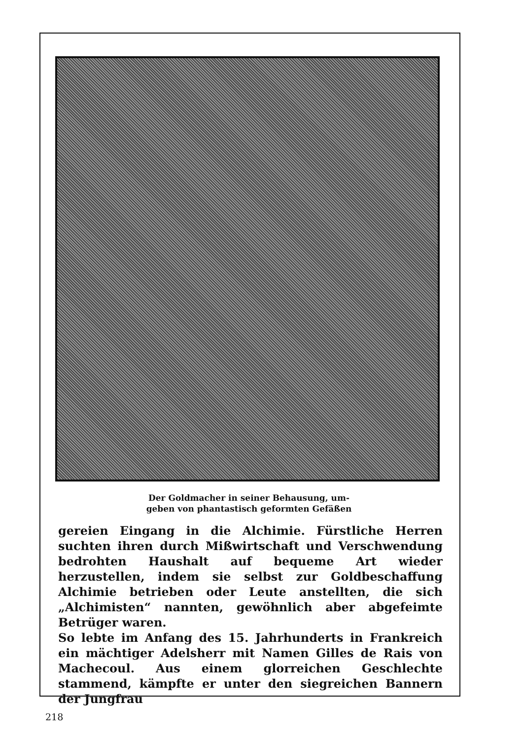Der Goldmacher in seiner Behausung, um-
geben von phantastisch geformten Gefäßen
gereien Eingang in die Alchimie. Fürstliche Herren suchten ihren durch Mißwirtschaft und Verschwendung bedrohten Haushalt auf bequeme Art wieder herzustellen, indem sie selbst zur Goldbeschaffung Alchimie betrieben oder Leute anstellten, die sich „Alchimisten“ nannten, gewöhnlich aber abgefeimte Betrüger waren.
So lebte im Anfang des 15. Jahrhunderts in Frankreich ein mächtiger Adelsherr mit Namen Gilles de Rais von Machecoul. Aus einem glorreichen Geschlechte stammend, kämpfte er unter den siegreichen Bannern der Jungfrau
218